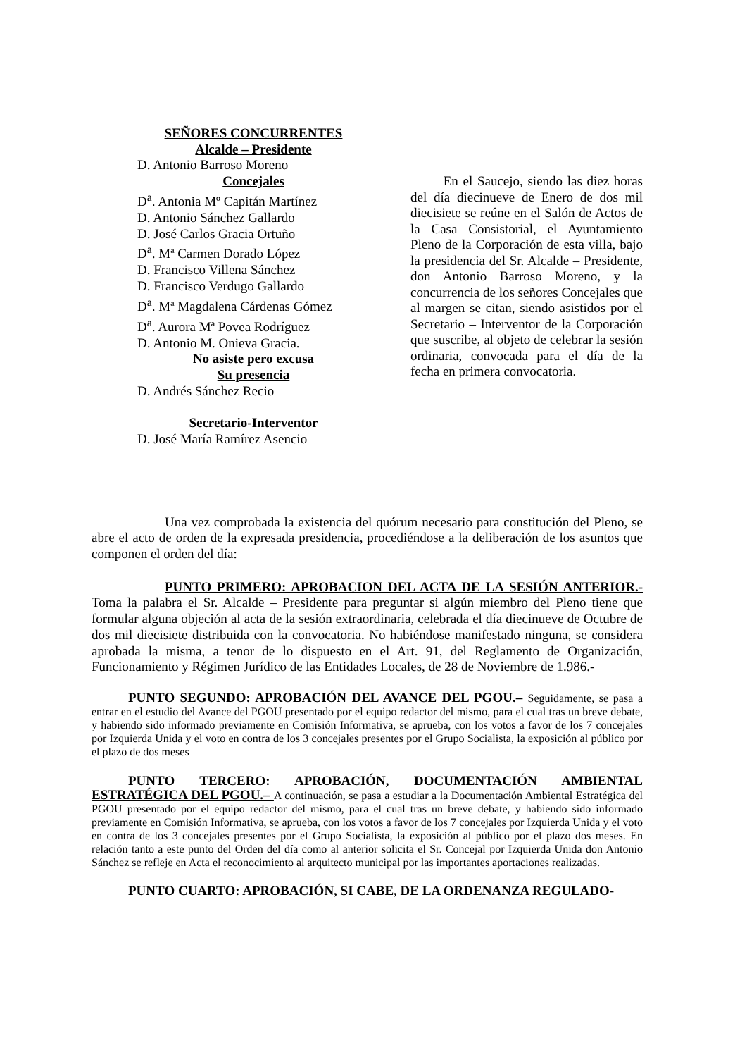SEÑORES CONCURRENTES
Alcalde – Presidente
D. Antonio Barroso Moreno
Concejales
D<sup>a</sup>. Antonia Mº Capitán Martínez
D. Antonio Sánchez Gallardo
D. José Carlos Gracia Ortuño
D<sup>a</sup>. Mª Carmen Dorado López
D. Francisco Villena Sánchez
D. Francisco Verdugo Gallardo
D<sup>a</sup>. Mª Magdalena Cárdenas Gómez
D<sup>a</sup>. Aurora Mª Povea Rodríguez
D. Antonio M. Onieva Gracia.
No asiste pero excusa
Su presencia
D. Andrés Sánchez Recio
Secretario-Interventor
D. José María Ramírez Asencio
En el Saucejo, siendo las diez horas del día diecinueve de Enero de dos mil diecisiete se reúne en el Salón de Actos de la Casa Consistorial, el Ayuntamiento Pleno de la Corporación de esta villa, bajo la presidencia del Sr. Alcalde – Presidente, don Antonio Barroso Moreno, y la concurrencia de los señores Concejales que al margen se citan, siendo asistidos por el Secretario – Interventor de la Corporación que suscribe, al objeto de celebrar la sesión ordinaria, convocada para el día de la fecha en primera convocatoria.
Una vez comprobada la existencia del quórum necesario para constitución del Pleno, se abre el acto de orden de la expresada presidencia, procediéndose a la deliberación de los asuntos que componen el orden del día:
PUNTO PRIMERO: APROBACION DEL ACTA DE LA SESIÓN ANTERIOR.- Toma la palabra el Sr. Alcalde – Presidente para preguntar si algún miembro del Pleno tiene que formular alguna objeción al acta de la sesión extraordinaria, celebrada el día diecinueve de Octubre de dos mil diecisiete distribuida con la convocatoria. No habiéndose manifestado ninguna, se considera aprobada la misma, a tenor de lo dispuesto en el Art. 91, del Reglamento de Organización, Funcionamiento y Régimen Jurídico de las Entidades Locales, de 28 de Noviembre de 1.986.-
PUNTO SEGUNDO: APROBACIÓN DEL AVANCE DEL PGOU.– Seguidamente, se pasa a entrar en el estudio del Avance del PGOU presentado por el equipo redactor del mismo, para el cual tras un breve debate, y habiendo sido informado previamente en Comisión Informativa, se aprueba, con los votos a favor de los 7 concejales por Izquierda Unida y el voto en contra de los 3 concejales presentes por el Grupo Socialista, la exposición al público por el plazo de dos meses
PUNTO TERCERO: APROBACIÓN, DOCUMENTACIÓN AMBIENTAL ESTRATÉGICA DEL PGOU.– A continuación, se pasa a estudiar a la Documentación Ambiental Estratégica del PGOU presentado por el equipo redactor del mismo, para el cual tras un breve debate, y habiendo sido informado previamente en Comisión Informativa, se aprueba, con los votos a favor de los 7 concejales por Izquierda Unida y el voto en contra de los 3 concejales presentes por el Grupo Socialista, la exposición al público por el plazo dos meses. En relación tanto a este punto del Orden del día como al anterior solicita el Sr. Concejal por Izquierda Unida don Antonio Sánchez se refleje en Acta el reconocimiento al arquitecto municipal por las importantes aportaciones realizadas.
PUNTO CUARTO: APROBACIÓN, SI CABE, DE LA ORDENANZA REGULADO-